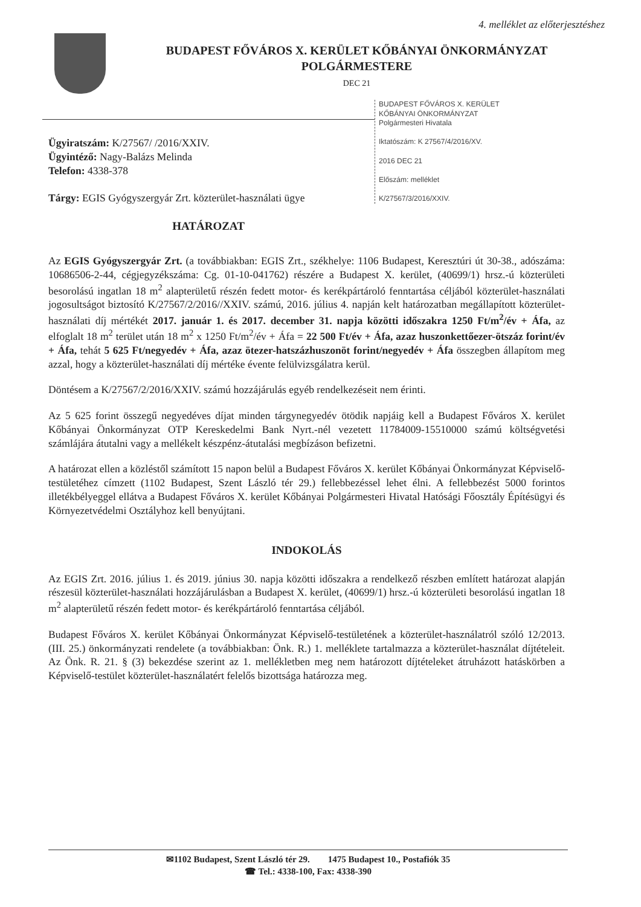4. melléklet az előterjesztéshez
BUDAPEST FŐVÁROS X. KERÜLET KŐBÁNYAI ÖNKORMÁNYZAT
POLGÁRMESTERE
DEC 21
BUDAPEST FŐVÁROS X. KERÜLET
KŐBÁNYAI ÖNKORMÁNYZAT
Polgármesteri Hivatala
Iktatószám: K 27567/4/2016/XV.
2016 DEC 21
Előszám: melléklet
K/27567/3/2016/XXIV.
Ügyiratszám: K/27567/ /2016/XXIV.
Ügyintéző: Nagy-Balázs Melinda
Telefon: 4338-378
Tárgy: EGIS Gyógyszergyár Zrt. közterület-használati ügye
HATÁROZAT
Az EGIS Gyógyszergyár Zrt. (a továbbiakban: EGIS Zrt., székhelye: 1106 Budapest, Keresztúri út 30-38., adószáma: 10686506-2-44, cégjegyzékszáma: Cg. 01-10-041762) részére a Budapest X. kerület, (40699/1) hrsz.-ú közterületi besorolású ingatlan 18 m<sup>2</sup> alapterületű részén fedett motor- és kerékpártároló fenntartása céljából közterület-használati jogosultságot biztosító K/27567/2/2016//XXIV. számú, 2016. július 4. napján kelt határozatban megállapított közterület-használati díj mértékét 2017. január 1. és 2017. december 31. napja közötti időszakra 1250 Ft/m<sup>2</sup>/év + Áfa, az elfoglalt 18 m<sup>2</sup> terület után 18 m<sup>2</sup> x 1250 Ft/m<sup>2</sup>/év + Áfa = 22 500 Ft/év + Áfa, azaz huszonkettőezer-ötszáz forint/év + Áfa, tehát 5 625 Ft/negyedév + Áfa, azaz ötezer-hatszázhuszonöt forint/negyedév + Áfa összegben állapítom meg azzal, hogy a közterület-használati díj mértéke évente felülvizsgálatra kerül.
Döntésem a K/27567/2/2016/XXIV. számú hozzájárulás egyéb rendelkezéseit nem érinti.
Az 5 625 forint összegű negyedéves díjat minden tárgynegyedév ötödik napjáig kell a Budapest Főváros X. kerület Kőbányai Önkormányzat OTP Kereskedelmi Bank Nyrt.-nél vezetett 11784009-15510000 számú költségvetési számlájára átutalni vagy a mellékelt készpénz-átutalási megbízáson befizetni.
A határozat ellen a közléstől számított 15 napon belül a Budapest Főváros X. kerület Kőbányai Önkormányzat Képviselő-testületéhez címzett (1102 Budapest, Szent László tér 29.) fellebbezéssel lehet élni. A fellebbezést 5000 forintos illetékbélyeggel ellátva a Budapest Főváros X. kerület Kőbányai Polgármesteri Hivatal Hatósági Főosztály Építésügyi és Környezetvédelmi Osztályhoz kell benyújtani.
INDOKOLÁS
Az EGIS Zrt. 2016. július 1. és 2019. június 30. napja közötti időszakra a rendelkező részben említett határozat alapján részesül közterület-használati hozzájárulásban a Budapest X. kerület, (40699/1) hrsz.-ú közterületi besorolású ingatlan 18 m<sup>2</sup> alapterületű részén fedett motor- és kerékpártároló fenntartása céljából.
Budapest Főváros X. kerület Kőbányai Önkormányzat Képviselő-testületének a közterület-használatról szóló 12/2013. (III. 25.) önkormányzati rendelete (a továbbiakban: Önk. R.) 1. melléklete tartalmazza a közterület-használat díjtételeit. Az Önk. R. 21. § (3) bekezdése szerint az 1. mellékletben meg nem határozott díjtételeket átruházott hatáskörben a Képviselő-testület közterület-használatért felelős bizottsága határozza meg.
✉1102 Budapest, Szent László tér 29. 1475 Budapest 10., Postafiók 35
☎ Tel.: 4338-100, Fax: 4338-390